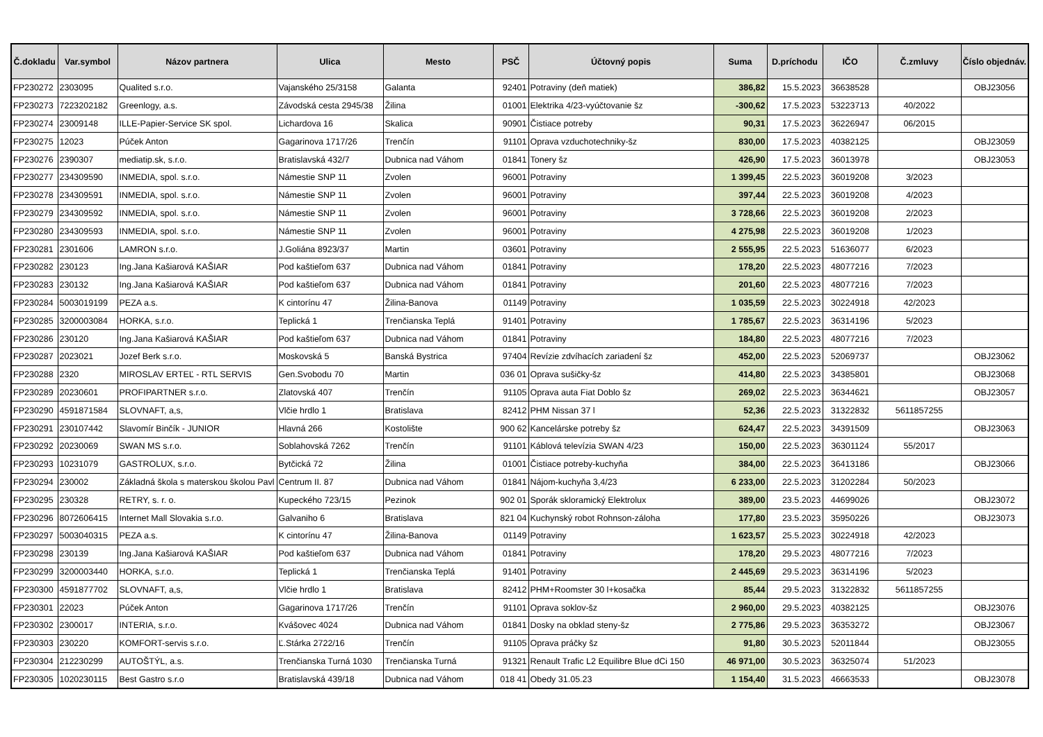| Č.dokladu | Var.symbol | Názov partnera | Ulica | Mesto | PSČ | Účtovný popis | Suma | D.príchodu | IČO | Č.zmluvy | Číslo objednáv. |
| --- | --- | --- | --- | --- | --- | --- | --- | --- | --- | --- | --- |
| FP230272 | 2303095 | Qualited s.r.o. | Vajanského 25/3158 | Galanta | 92401 | Potraviny (deň matiek) | 386,82 | 15.5.2023 | 36638528 | | OBJ23056 |
| FP230273 | 7223202182 | Greenlogy, a.s. | Závodská cesta 2945/38 | Žilina | 01001 | Elektrika 4/23-vyúčtovanie šz | -300,62 | 17.5.2023 | 53223713 | 40/2022 | |
| FP230274 | 23009148 | ILLE-Papier-Service SK spol. | Lichardova 16 | Skalica | 90901 | Čistiace potreby | 90,31 | 17.5.2023 | 36226947 | 06/2015 | |
| FP230275 | 12023 | Púček Anton | Gagarinova 1717/26 | Trenčín | 91101 | Oprava vzduchotechniky-šz | 830,00 | 17.5.2023 | 40382125 | | OBJ23059 |
| FP230276 | 2390307 | mediatip.sk, s.r.o. | Bratislavská 432/7 | Dubnica nad Váhom | 01841 | Tonery šz | 426,90 | 17.5.2023 | 36013978 | | OBJ23053 |
| FP230277 | 234309590 | INMEDIA, spol. s.r.o. | Námestie SNP 11 | Zvolen | 96001 | Potraviny | 1 399,45 | 22.5.2023 | 36019208 | 3/2023 | |
| FP230278 | 234309591 | INMEDIA, spol. s.r.o. | Námestie SNP 11 | Zvolen | 96001 | Potraviny | 397,44 | 22.5.2023 | 36019208 | 4/2023 | |
| FP230279 | 234309592 | INMEDIA, spol. s.r.o. | Námestie SNP 11 | Zvolen | 96001 | Potraviny | 3 728,66 | 22.5.2023 | 36019208 | 2/2023 | |
| FP230280 | 234309593 | INMEDIA, spol. s.r.o. | Námestie SNP 11 | Zvolen | 96001 | Potraviny | 4 275,98 | 22.5.2023 | 36019208 | 1/2023 | |
| FP230281 | 2301606 | LAMRON s.r.o. | J.Goliána 8923/37 | Martin | 03601 | Potraviny | 2 555,95 | 22.5.2023 | 51636077 | 6/2023 | |
| FP230282 | 230123 | Ing.Jana Kašiarová KAŠIAR | Pod kaštieľom 637 | Dubnica nad Váhom | 01841 | Potraviny | 178,20 | 22.5.2023 | 48077216 | 7/2023 | |
| FP230283 | 230132 | Ing.Jana Kašiarová KAŠIAR | Pod kaštieľom 637 | Dubnica nad Váhom | 01841 | Potraviny | 201,60 | 22.5.2023 | 48077216 | 7/2023 | |
| FP230284 | 5003019199 | PEZA a.s. | K cintorínu 47 | Žilina-Banova | 01149 | Potraviny | 1 035,59 | 22.5.2023 | 30224918 | 42/2023 | |
| FP230285 | 3200003084 | HORKA, s.r.o. | Teplická 1 | Trenčianska Teplá | 91401 | Potraviny | 1 785,67 | 22.5.2023 | 36314196 | 5/2023 | |
| FP230286 | 230120 | Ing.Jana Kašiarová KAŠIAR | Pod kaštieľom 637 | Dubnica nad Váhom | 01841 | Potraviny | 184,80 | 22.5.2023 | 48077216 | 7/2023 | |
| FP230287 | 2023021 | Jozef Berk s.r.o. | Moskovská 5 | Banská Bystrica | 97404 | Revízie zdvíhacích zariadení šz | 452,00 | 22.5.2023 | 52069737 | | OBJ23062 |
| FP230288 | 2320 | MIROSLAV ERTEĽ - RTL SERVIS | Gen.Svobodu 70 | Martin | 036 01 | Oprava sušičky-šz | 414,80 | 22.5.2023 | 34385801 | | OBJ23068 |
| FP230289 | 20230601 | PROFIPARTNER s.r.o. | Zlatovská 407 | Trenčín | 91105 | Oprava auta Fiat Doblo šz | 269,02 | 22.5.2023 | 36344621 | | OBJ23057 |
| FP230290 | 4591871584 | SLOVNAFT, a,s, | Vlčie hrdlo 1 | Bratislava | 82412 | PHM Nissan 37 l | 52,36 | 22.5.2023 | 31322832 | 5611857255 | |
| FP230291 | 230107442 | Slavomír Binčík - JUNIOR | Hlavná 266 | Kostolište | 900 62 | Kancelárske potreby šz | 624,47 | 22.5.2023 | 34391509 | | OBJ23063 |
| FP230292 | 20230069 | SWAN MS s.r.o. | Soblahovská 7262 | Trenčín | 91101 | Káblová televízia SWAN 4/23 | 150,00 | 22.5.2023 | 36301124 | 55/2017 | |
| FP230293 | 10231079 | GASTROLUX, s.r.o. | Bytčická 72 | Žilina | 01001 | Čistiace potreby-kuchyňa | 384,00 | 22.5.2023 | 36413186 | | OBJ23066 |
| FP230294 | 230002 | Základná škola s materskou školou Pavl | Centrum II. 87 | Dubnica nad Váhom | 01841 | Nájom-kuchyňa 3,4/23 | 6 233,00 | 22.5.2023 | 31202284 | 50/2023 | |
| FP230295 | 230328 | RETRY, s. r. o. | Kupeckého 723/15 | Pezinok | 902 01 | Sporák skloramický Elektrolux | 389,00 | 23.5.2023 | 44699026 | | OBJ23072 |
| FP230296 | 8072606415 | Internet Mall Slovakia s.r.o. | Galvaniho 6 | Bratislava | 821 04 | Kuchynský robot Rohnson-záloha | 177,80 | 23.5.2023 | 35950226 | | OBJ23073 |
| FP230297 | 5003040315 | PEZA a.s. | K cintorínu 47 | Žilina-Banova | 01149 | Potraviny | 1 623,57 | 25.5.2023 | 30224918 | 42/2023 | |
| FP230298 | 230139 | Ing.Jana Kašiarová KAŠIAR | Pod kaštieľom 637 | Dubnica nad Váhom | 01841 | Potraviny | 178,20 | 29.5.2023 | 48077216 | 7/2023 | |
| FP230299 | 3200003440 | HORKA, s.r.o. | Teplická 1 | Trenčianska Teplá | 91401 | Potraviny | 2 445,69 | 29.5.2023 | 36314196 | 5/2023 | |
| FP230300 | 4591877702 | SLOVNAFT, a,s, | Vlčie hrdlo 1 | Bratislava | 82412 | PHM+Roomster 30 l+kosačka | 85,44 | 29.5.2023 | 31322832 | 5611857255 | |
| FP230301 | 22023 | Púček Anton | Gagarinova 1717/26 | Trenčín | 91101 | Oprava soklov-šz | 2 960,00 | 29.5.2023 | 40382125 | | OBJ23076 |
| FP230302 | 2300017 | INTERIA, s.r.o. | Kvášovec 4024 | Dubnica nad Váhom | 01841 | Dosky na obklad steny-šz | 2 775,86 | 29.5.2023 | 36353272 | | OBJ23067 |
| FP230303 | 230220 | KOMFORT-servis s.r.o. | Ľ.Stárka 2722/16 | Trenčín | 91105 | Oprava práčky šz | 91,80 | 30.5.2023 | 52011844 | | OBJ23055 |
| FP230304 | 212230299 | AUTOŠTÝL, a.s. | Trenčianska Turná 1030 | Trenčianska Turná | 91321 | Renault Trafic L2 Equilibre Blue dCi 150 | 46 971,00 | 30.5.2023 | 36325074 | 51/2023 | |
| FP230305 | 1020230115 | Best Gastro s.r.o | Bratislavská 439/18 | Dubnica nad Váhom | 018 41 | Obedy 31.05.23 | 1 154,40 | 31.5.2023 | 46663533 | | OBJ23078 |